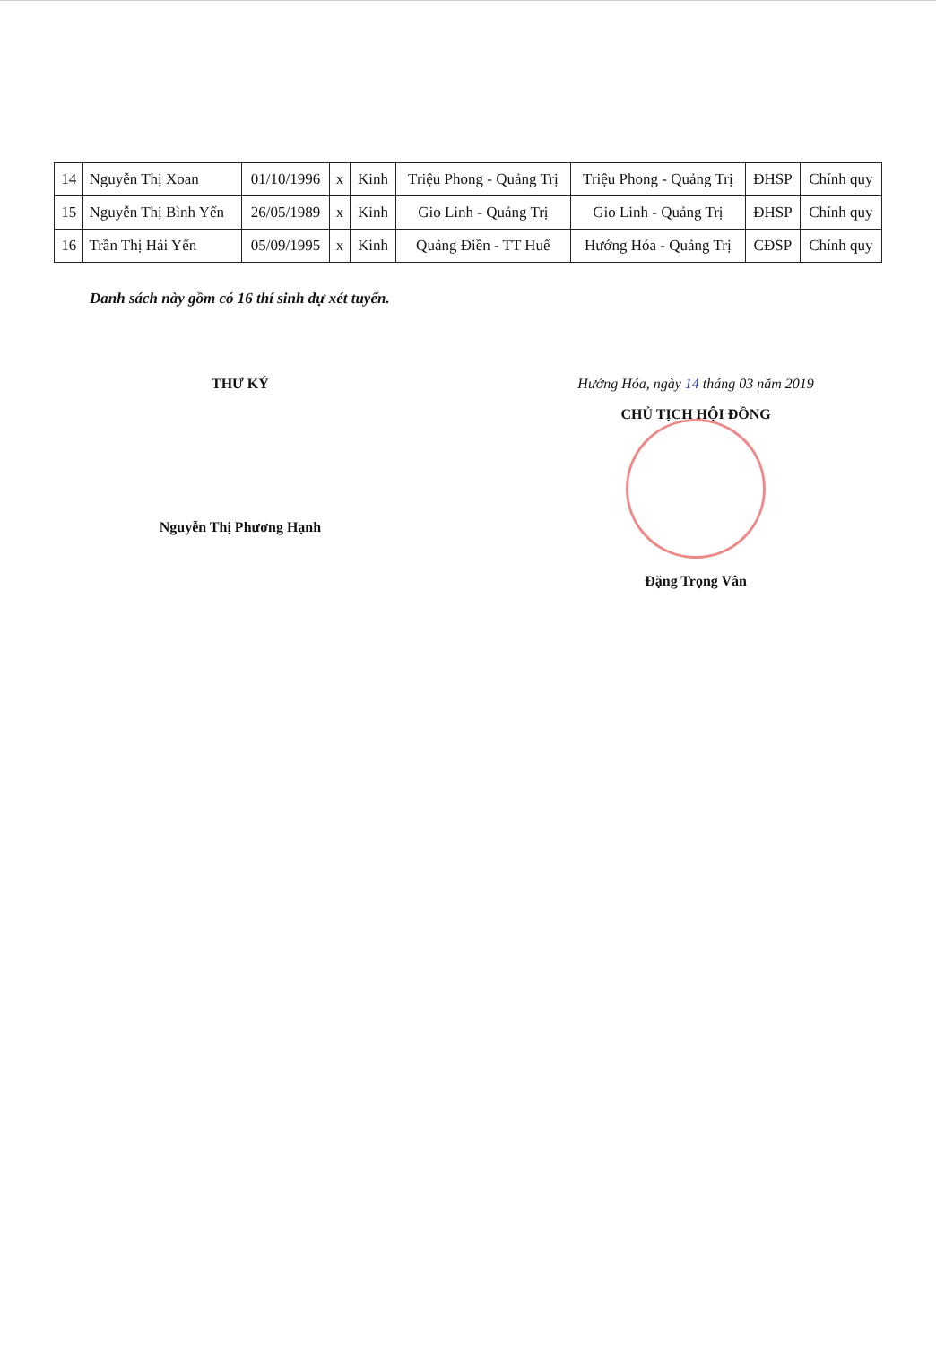| 14 | Nguyễn Thị Xoan | 01/10/1996 | x | Kinh | Triệu Phong - Quảng Trị | Triệu Phong - Quảng Trị | ĐHSP | Chính quy |
| 15 | Nguyễn Thị Bình Yến | 26/05/1989 | x | Kinh | Gio Linh - Quảng Trị | Gio Linh - Quảng Trị | ĐHSP | Chính quy |
| 16 | Trần Thị Hải Yến | 05/09/1995 | x | Kinh | Quảng Điền - TT Huế | Hướng Hóa - Quảng Trị | CĐSP | Chính quy |
Danh sách này gồm có 16 thí sinh dự xét tuyển.
THƯ KÝ
Nguyễn Thị Phương Hạnh
Hướng Hóa, ngày 14 tháng 03 năm 2019
CHỦ TỊCH HỘI ĐỒNG
Đặng Trọng Vân